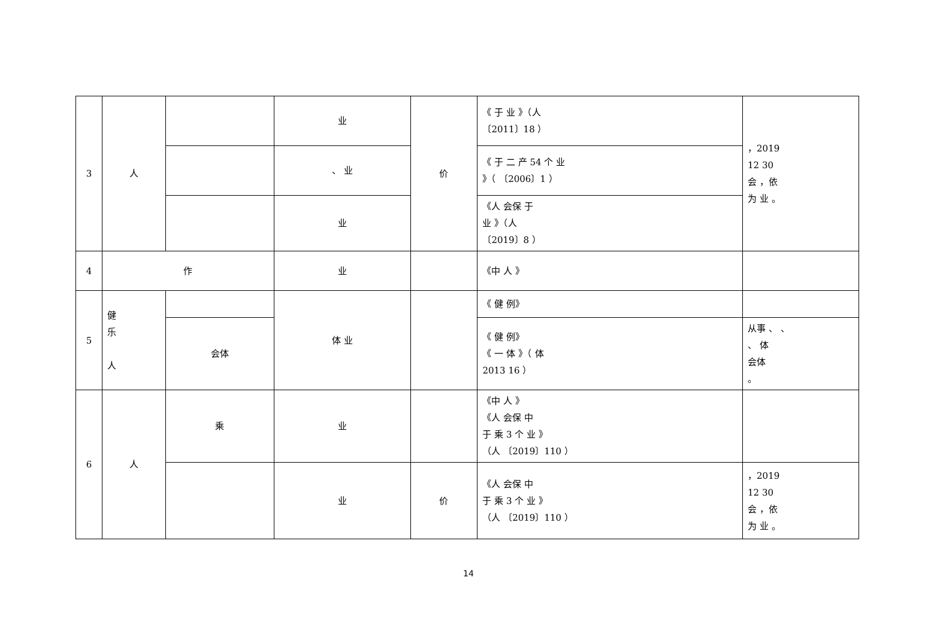| 3 | 人 | | 业 | 价 | 《 于 业 》（人 〔2011〕18 ） | ，2019 12 30 会 ，依 为 业 。 |
| | | | 、 业 | | 《 于 二 产 54 个 业 》（ 〔2006〕1 ） | |
| | | | 业 | | 《人 会保 于 业 》（人 〔2019〕8 ） | |
| 4 | 作 | | 业 | | 《中 人 》 | |
| 5 | 健 乐 人 | | 体 业 | | 《 健 例》 | |
| | | 会体 | | | 《 健 例》 《 一 体 》（ 体 2013 16 ） | 从事 、 、 、 体 会体 。 |
| 6 | 人 | 乘 | 业 | | 《中 人 》 《人 会保 中 于 乘 3 个 业 》 （人 〔2019〕110 ） | |
| | | | 业 | 价 | 《人 会保 中 于 乘 3 个 业 》 （人 〔2019〕110 ） | ，2019 12 30 会 ，依 为 业 。 |
14